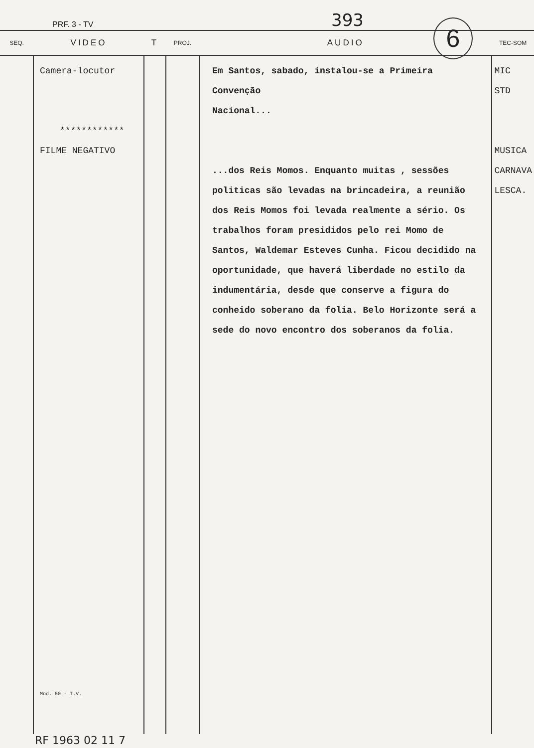PRF. 3 - TV 393 6
| SEQ. | VIDEO | T | PROJ. | AUDIO | TEC-SOM |
| --- | --- | --- | --- | --- | --- |
| | Camera-locutor ************ FILME NEGATIVO Mod. 50 - T.V. | | | Em Santos, sabado, instalou-se a Primeira Convenção Nacional... ...dos Reis Momos. Enquanto muitas , sessões politicas são levadas na brincadeira, a reunião dos Reis Momos foi levada realmente a sério. Os trabalhos foram presididos pelo rei Momo de Santos, Waldemar Esteves Cunha. Ficou decidido na oportunidade, que haverá liberdade no estilo da indumentária, desde que conserve a figura do conheido soberano da folia. Belo Horizonte será a sede do novo encontro dos soberanos da folia. | MIC STD MUSICA CARNAVA LESCA. |
RF 1963 02 11 7